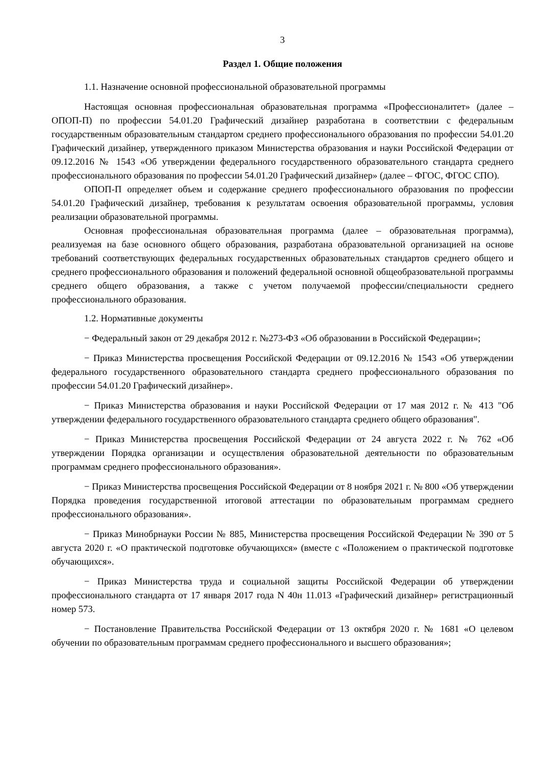3
Раздел 1. Общие положения
1.1. Назначение основной профессиональной образовательной программы
Настоящая основная профессиональная образовательная программа «Профессионалитет» (далее – ОПОП-П) по профессии 54.01.20 Графический дизайнер разработана в соответствии с федеральным государственным образовательным стандартом среднего профессионального образования по профессии 54.01.20 Графический дизайнер, утвержденного приказом Министерства образования и науки Российской Федерации от 09.12.2016 № 1543 «Об утверждении федерального государственного образовательного стандарта среднего профессионального образования по профессии 54.01.20 Графический дизайнер» (далее – ФГОС, ФГОС СПО).
ОПОП-П определяет объем и содержание среднего профессионального образования по профессии 54.01.20 Графический дизайнер, требования к результатам освоения образовательной программы, условия реализации образовательной программы.
Основная профессиональная образовательная программа (далее – образовательная программа), реализуемая на базе основного общего образования, разработана образовательной организацией на основе требований соответствующих федеральных государственных образовательных стандартов среднего общего и среднего профессионального образования и положений федеральной основной общеобразовательной программы среднего общего образования, а также с учетом получаемой профессии/специальности среднего профессионального образования.
1.2. Нормативные документы
− Федеральный закон от 29 декабря 2012 г. №273-ФЗ «Об образовании в Российской Федерации»;
− Приказ Министерства просвещения Российской Федерации от 09.12.2016 № 1543 «Об утверждении федерального государственного образовательного стандарта среднего профессионального образования по профессии 54.01.20 Графический дизайнер».
− Приказ Министерства образования и науки Российской Федерации от 17 мая 2012 г. № 413 "Об утверждении федерального государственного образовательного стандарта среднего общего образования".
− Приказ Министерства просвещения Российской Федерации от 24 августа 2022 г. № 762 «Об утверждении Порядка организации и осуществления образовательной деятельности по образовательным программам среднего профессионального образования».
− Приказ Министерства просвещения Российской Федерации от 8 ноября 2021 г. № 800 «Об утверждении Порядка проведения государственной итоговой аттестации по образовательным программам среднего профессионального образования».
− Приказ Минобрнауки России № 885, Министерства просвещения Российской Федерации № 390 от 5 августа 2020 г. «О практической подготовке обучающихся» (вместе с «Положением о практической подготовке обучающихся».
− Приказ Министерства труда и социальной защиты Российской Федерации об утверждении профессионального стандарта от 17 января 2017 года N 40н 11.013 «Графический дизайнер» регистрационный номер 573.
− Постановление Правительства Российской Федерации от 13 октября 2020 г. № 1681 «О целевом обучении по образовательным программам среднего профессионального и высшего образования»;